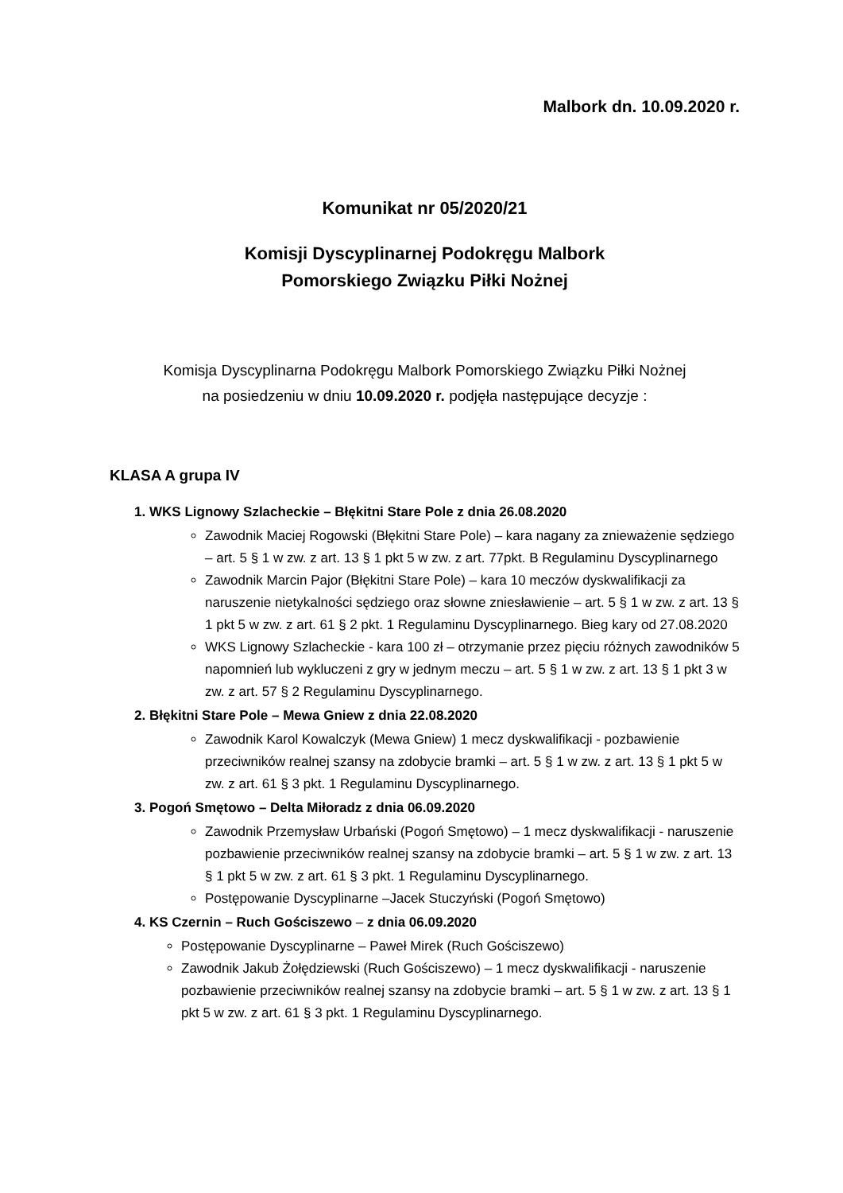Malbork dn. 10.09.2020 r.
Komunikat nr 05/2020/21
Komisji Dyscyplinarnej Podokręgu Malbork
Pomorskiego Związku Piłki Nożnej
Komisja Dyscyplinarna Podokręgu Malbork Pomorskiego Związku Piłki Nożnej
na posiedzeniu w dniu 10.09.2020 r. podjęła następujące decyzje :
KLASA A grupa IV
1. WKS Lignowy Szlacheckie – Błękitni Stare Pole z dnia 26.08.2020
Zawodnik Maciej Rogowski (Błękitni Stare Pole) – kara nagany za znieważenie sędziego – art. 5 § 1 w zw. z art. 13 § 1 pkt 5 w zw. z art. 77pkt. B Regulaminu Dyscyplinarnego
Zawodnik Marcin Pajor (Błękitni Stare Pole) – kara 10 meczów dyskwalifikacji za naruszenie nietykalności sędziego oraz słowne zniesławienie – art. 5 § 1 w zw. z art. 13 § 1 pkt 5 w zw. z art. 61 § 2 pkt. 1 Regulaminu Dyscyplinarnego. Bieg kary od 27.08.2020
WKS Lignowy Szlacheckie - kara 100 zł – otrzymanie przez pięciu różnych zawodników 5 napomnień lub wykluczeni z gry w jednym meczu – art. 5 § 1 w zw. z art. 13 § 1 pkt 3 w zw. z art. 57 § 2 Regulaminu Dyscyplinarnego.
2. Błękitni Stare Pole – Mewa Gniew z dnia 22.08.2020
Zawodnik Karol Kowalczyk (Mewa Gniew) 1 mecz dyskwalifikacji - pozbawienie przeciwników realnej szansy na zdobycie bramki – art. 5 § 1 w zw. z art. 13 § 1 pkt 5 w zw. z art. 61 § 3 pkt. 1 Regulaminu Dyscyplinarnego.
3. Pogoń Smętowo – Delta Miłoradz z dnia 06.09.2020
Zawodnik Przemysław Urbański (Pogoń Smętowo) – 1 mecz dyskwalifikacji - naruszenie pozbawienie przeciwników realnej szansy na zdobycie bramki – art. 5 § 1 w zw. z art. 13 § 1 pkt 5 w zw. z art. 61 § 3 pkt. 1 Regulaminu Dyscyplinarnego.
Postępowanie Dyscyplinarne –Jacek Stuczyński (Pogoń Smętowo)
4. KS Czernin – Ruch Gościszewo – z dnia 06.09.2020
Postępowanie Dyscyplinarne – Paweł Mirek (Ruch Gościszewo)
Zawodnik Jakub Żołędziewski (Ruch Gościszewo) – 1 mecz dyskwalifikacji - naruszenie pozbawienie przeciwników realnej szansy na zdobycie bramki – art. 5 § 1 w zw. z art. 13 § 1 pkt 5 w zw. z art. 61 § 3 pkt. 1 Regulaminu Dyscyplinarnego.